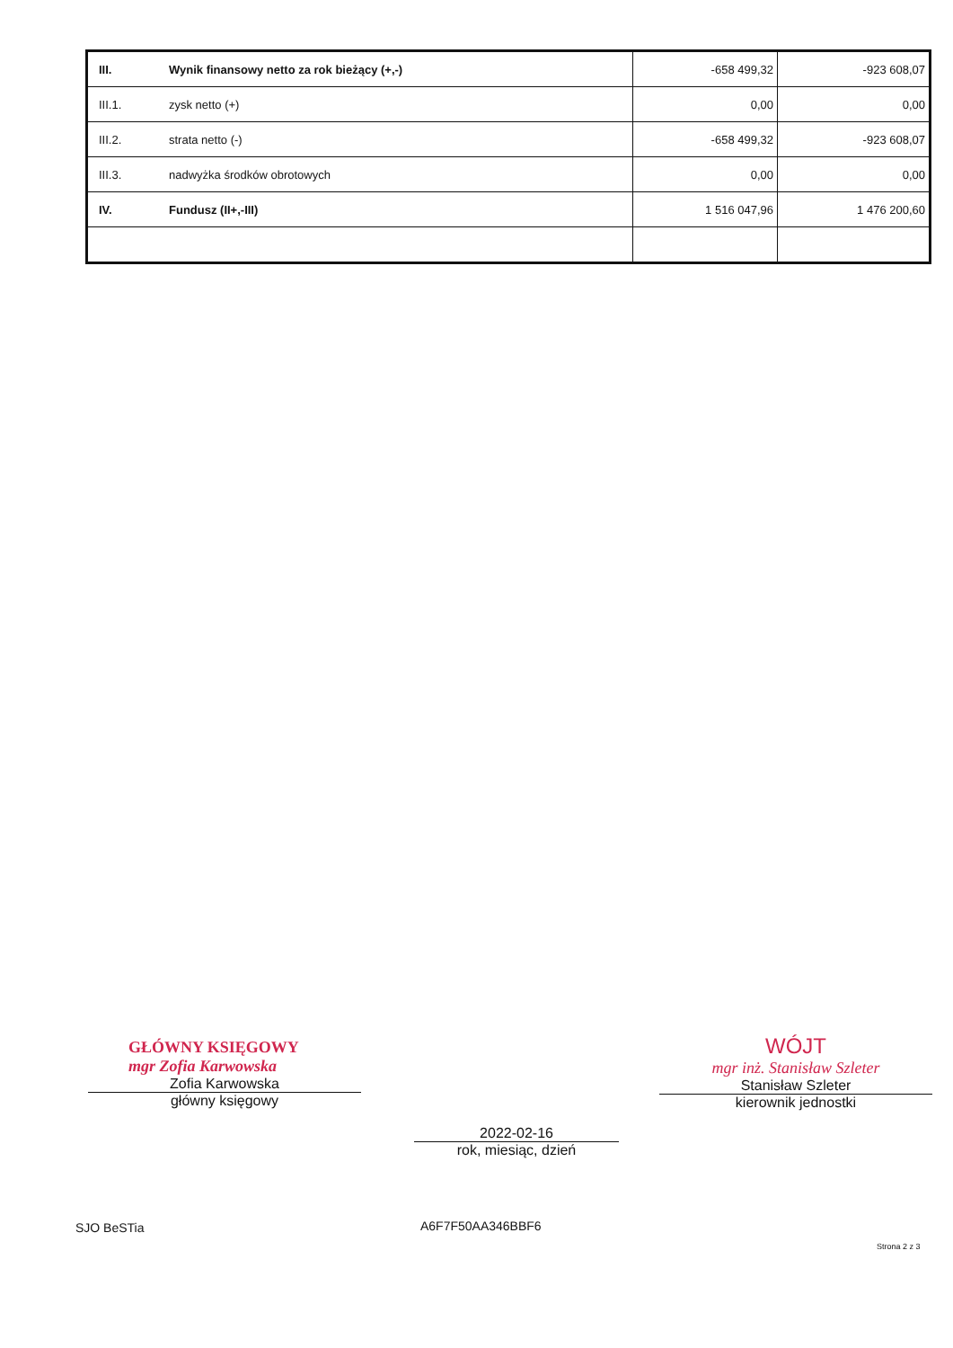| III. | Wynik finansowy netto za rok bieżący (+,-) | -658 499,32 | -923 608,07 |
| III.1. | zysk netto (+) | 0,00 | 0,00 |
| III.2. | strata netto (-) | -658 499,32 | -923 608,07 |
| III.3. | nadwyżka środków obrotowych | 0,00 | 0,00 |
| IV. | Fundusz (II+,-III) | 1 516 047,96 | 1 476 200,60 |
GŁÓWNY KSIĘGOWY
mgr Zofia Karwowska
Zofia Karwowska
główny księgowy
2022-02-16
rok, miesiąc, dzień
WÓJT
mgr inż. Stanisław Szleter
Stanisław Szleter
kierownik jednostki
SJO BeSTia A6F7F50AA346BBF6
Strona 2 z 3